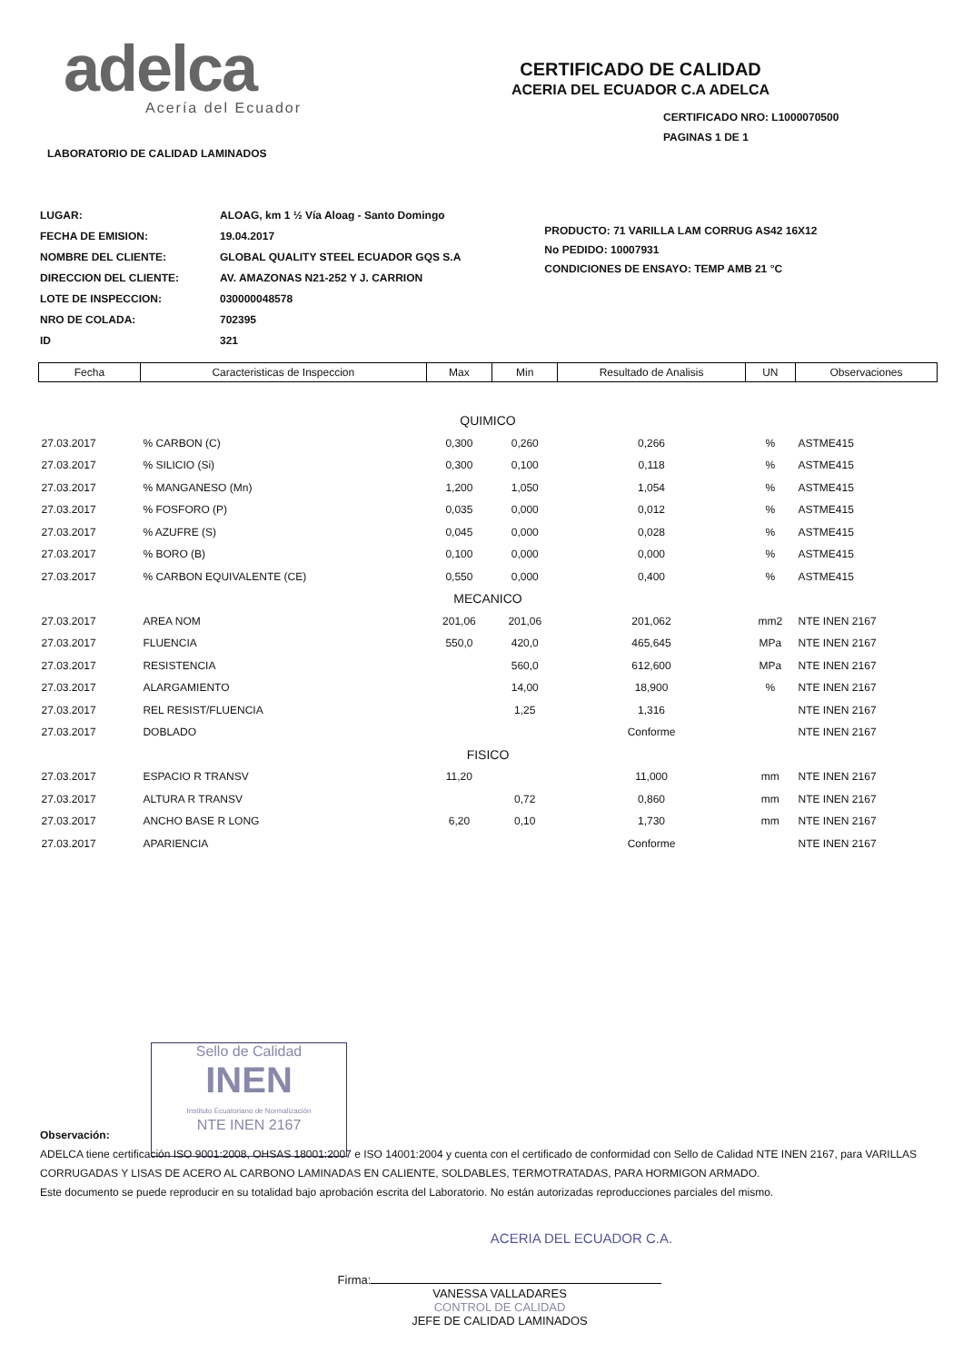adelca
Acería del Ecuador
CERTIFICADO DE CALIDAD
ACERIA DEL ECUADOR C.A ADELCA
CERTIFICADO NRO: L1000070500
PAGINAS 1 DE 1
LABORATORIO DE CALIDAD LAMINADOS
| LUGAR: | ALOAG, km 1 ½ Vía Aloag - Santo Domingo |
| FECHA DE EMISION: | 19.04.2017 |
| NOMBRE DEL CLIENTE: | GLOBAL QUALITY STEEL ECUADOR GQS S.A |
| DIRECCION DEL CLIENTE: | AV. AMAZONAS N21-252 Y J. CARRION |
| LOTE DE INSPECCION: | 030000048578 |
| NRO DE COLADA: | 702395 |
| ID | 321 |
PRODUCTO: 71 VARILLA LAM CORRUG AS42 16X12
No PEDIDO: 10007931
CONDICIONES DE ENSAYO: TEMP AMB 21 °C
| Fecha | Caracteristicas de Inspeccion | Max | Min | Resultado de Analisis | UN | Observaciones |
| --- | --- | --- | --- | --- | --- | --- |
| QUIMICO | | | | | | |
| 27.03.2017 | % CARBON (C) | 0,300 | 0,260 | 0,266 | % | ASTME415 |
| 27.03.2017 | % SILICIO (Si) | 0,300 | 0,100 | 0,118 | % | ASTME415 |
| 27.03.2017 | % MANGANESO (Mn) | 1,200 | 1,050 | 1,054 | % | ASTME415 |
| 27.03.2017 | % FOSFORO (P) | 0,035 | 0,000 | 0,012 | % | ASTME415 |
| 27.03.2017 | % AZUFRE (S) | 0,045 | 0,000 | 0,028 | % | ASTME415 |
| 27.03.2017 | % BORO (B) | 0,100 | 0,000 | 0,000 | % | ASTME415 |
| 27.03.2017 | % CARBON EQUIVALENTE (CE) | 0,550 | 0,000 | 0,400 | % | ASTME415 |
| MECANICO | | | | | | |
| 27.03.2017 | AREA NOM | 201,06 | 201,06 | 201,062 | mm2 | NTE INEN 2167 |
| 27.03.2017 | FLUENCIA | 550,0 | 420,0 | 465,645 | MPa | NTE INEN 2167 |
| 27.03.2017 | RESISTENCIA | | 560,0 | 612,600 | MPa | NTE INEN 2167 |
| 27.03.2017 | ALARGAMIENTO | | 14,00 | 18,900 | % | NTE INEN 2167 |
| 27.03.2017 | REL RESIST/FLUENCIA | | 1,25 | 1,316 | | NTE INEN 2167 |
| 27.03.2017 | DOBLADO | | | Conforme | | NTE INEN 2167 |
| FISICO | | | | | | |
| 27.03.2017 | ESPACIO R TRANSV | 11,20 | | 11,000 | mm | NTE INEN 2167 |
| 27.03.2017 | ALTURA R TRANSV | | 0,72 | 0,860 | mm | NTE INEN 2167 |
| 27.03.2017 | ANCHO BASE R LONG | 6,20 | 0,10 | 1,730 | mm | NTE INEN 2167 |
| 27.03.2017 | APARIENCIA | | | Conforme | | NTE INEN 2167 |
Sello de Calidad
INEN
Instituto Ecuatoriano de Normalización
NTE INEN 2167
Observación:
ADELCA tiene certificación ISO 9001:2008, OHSAS 18001:2007 e ISO 14001:2004 y cuenta con el certificado de conformidad con Sello de Calidad NTE INEN 2167, para VARILLAS CORRUGADAS Y LISAS DE ACERO AL CARBONO LAMINADAS EN CALIENTE, SOLDABLES, TERMOTRATADAS, PARA HORMIGON ARMADO.
Este documento se puede reproducir en su totalidad bajo aprobación escrita del Laboratorio. No están autorizadas reproducciones parciales del mismo.
ACERIA DEL ECUADOR C.A.
Firma:
VANESSA VALLADARES
CONTROL DE CALIDAD
JEFE DE CALIDAD LAMINADOS